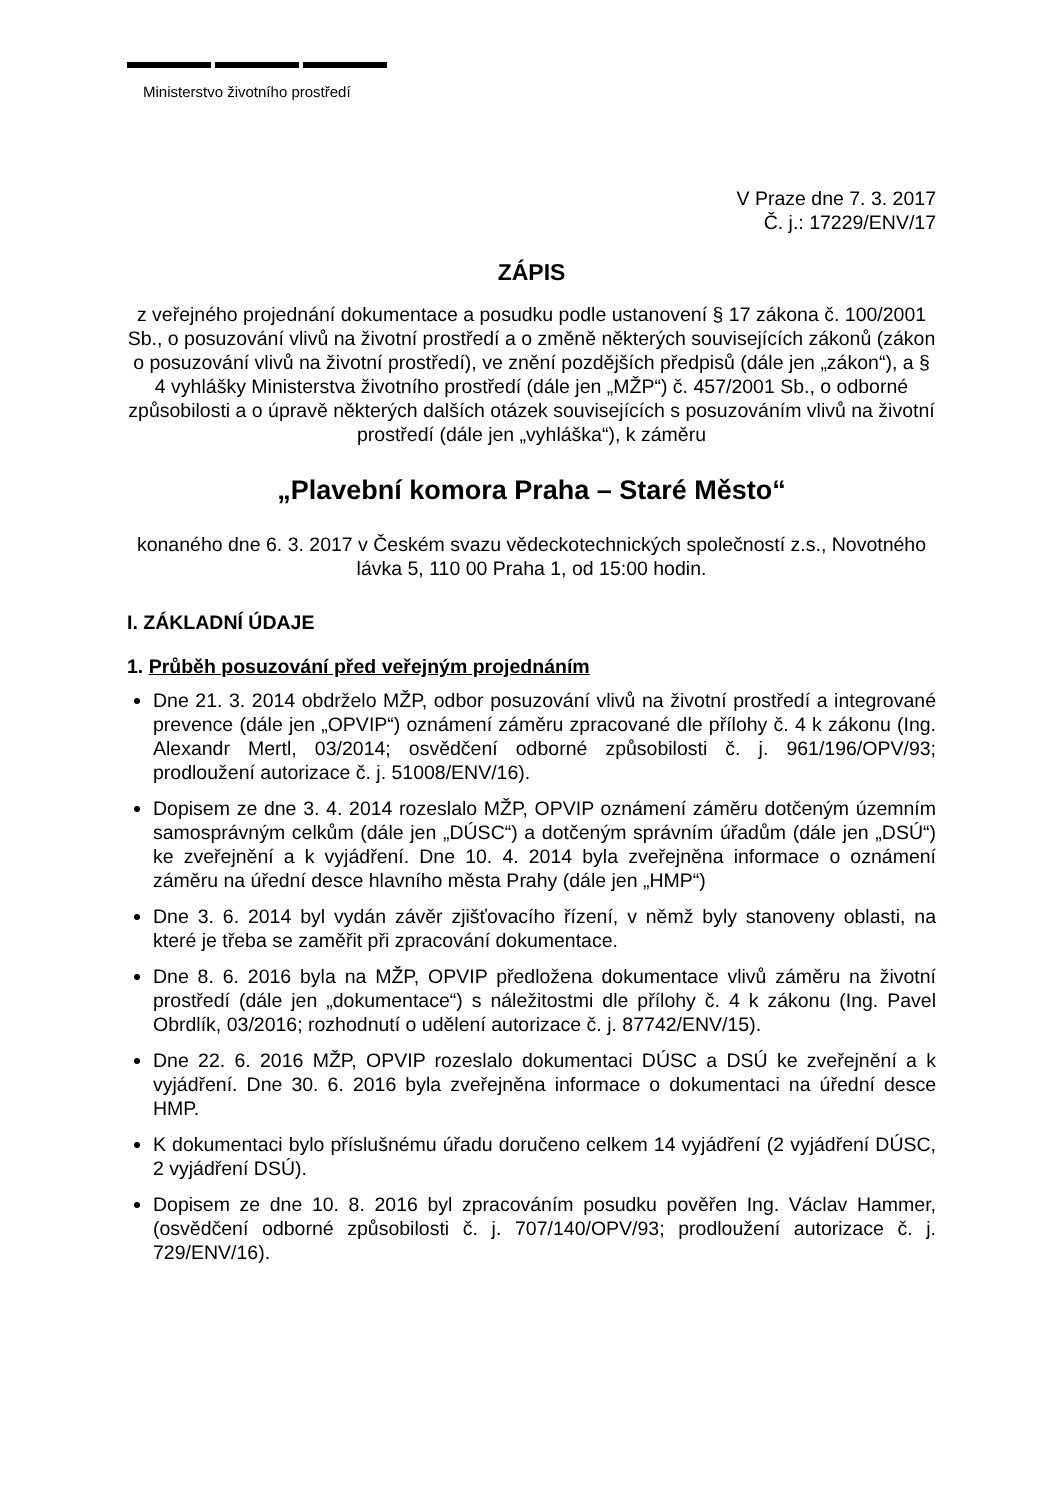Ministerstvo životního prostředí
V Praze dne 7. 3. 2017
Č. j.: 17229/ENV/17
ZÁPIS
z veřejného projednání dokumentace a posudku podle ustanovení § 17 zákona č. 100/2001 Sb., o posuzování vlivů na životní prostředí a o změně některých souvisejících zákonů (zákon o posuzování vlivů na životní prostředí), ve znění pozdějších předpisů (dále jen „zákon“), a § 4 vyhlášky Ministerstva životního prostředí (dále jen „MŽP“) č. 457/2001 Sb., o odborné způsobilosti a o úpravě některých dalších otázek souvisejících s posuzováním vlivů na životní prostředí (dále jen „vyhláška“), k záměru
„Plavební komora Praha – Staré Město“
konaného dne 6. 3. 2017 v Českém svazu vědeckotechnických společností z.s., Novotného lávka 5, 110 00 Praha 1, od 15:00 hodin.
I. ZÁKLADNÍ ÚDAJE
1. Průběh posuzování před veřejným projednáním
Dne 21. 3. 2014 obdrželo MŽP, odbor posuzování vlivů na životní prostředí a integrované prevence (dále jen „OPVIP“) oznámení záměru zpracované dle přílohy č. 4 k zákonu (Ing. Alexandr Mertl, 03/2014; osvědčení odborné způsobilosti č. j. 961/196/OPV/93; prodloužení autorizace č. j. 51008/ENV/16).
Dopisem ze dne 3. 4. 2014 rozeslalo MŽP, OPVIP oznámení záměru dotčeným územním samosprávným celkům (dále jen „DÚSC“) a dotčeným správním úřadům (dále jen „DSÚ“) ke zveřejnění a k vyjádření. Dne 10. 4. 2014 byla zveřejněna informace o oznámení záměru na úřední desce hlavního města Prahy (dále jen „HMP“)
Dne 3. 6. 2014 byl vydán závěr zjišťovacího řízení, v němž byly stanoveny oblasti, na které je třeba se zaměřit při zpracování dokumentace.
Dne 8. 6. 2016 byla na MŽP, OPVIP předložena dokumentace vlivů záměru na životní prostředí (dále jen „dokumentace“) s náležitostmi dle přílohy č. 4 k zákonu (Ing. Pavel Obrdlík, 03/2016; rozhodnutí o udělení autorizace č. j. 87742/ENV/15).
Dne 22. 6. 2016 MŽP, OPVIP rozeslalo dokumentaci DÚSC a DSÚ ke zveřejnění a k vyjádření. Dne 30. 6. 2016 byla zveřejněna informace o dokumentaci na úřední desce HMP.
K dokumentaci bylo příslušnému úřadu doručeno celkem 14 vyjádření (2 vyjádření DÚSC, 2 vyjádření DSÚ).
Dopisem ze dne 10. 8. 2016 byl zpracováním posudku pověřen Ing. Václav Hammer, (osvědčení odborné způsobilosti č. j. 707/140/OPV/93; prodloužení autorizace č. j. 729/ENV/16).